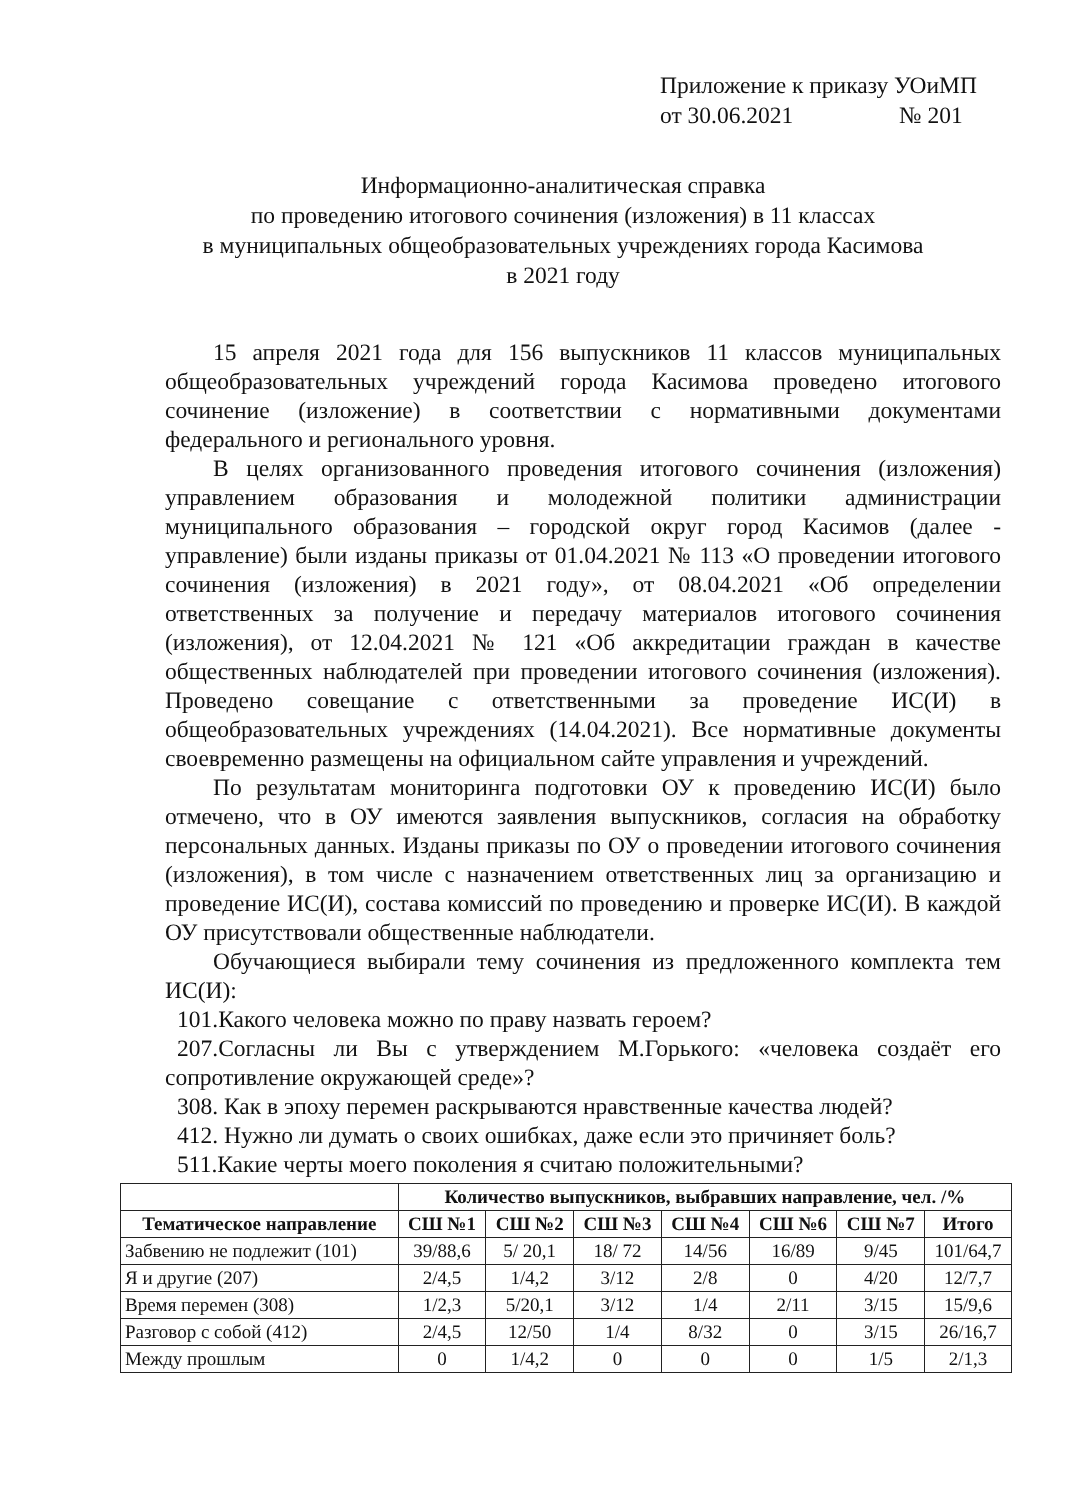Приложение к приказу УОиМП
от 30.06.2021 № 201
Информационно-аналитическая справка
по проведению итогового сочинения (изложения) в 11 классах
в муниципальных общеобразовательных учреждениях города Касимова
в 2021 году
15 апреля 2021 года для 156 выпускников 11 классов муниципальных общеобразовательных учреждений города Касимова проведено итогового сочинение (изложение) в соответствии с нормативными документами федерального и регионального уровня.
В целях организованного проведения итогового сочинения (изложения) управлением образования и молодежной политики администрации муниципального образования – городской округ город Касимов (далее - управление) были изданы приказы от 01.04.2021 № 113 «О проведении итогового сочинения (изложения) в 2021 году», от 08.04.2021 «Об определении ответственных за получение и передачу материалов итогового сочинения (изложения), от 12.04.2021 № 121 «Об аккредитации граждан в качестве общественных наблюдателей при проведении итогового сочинения (изложения). Проведено совещание с ответственными за проведение ИС(И) в общеобразовательных учреждениях (14.04.2021). Все нормативные документы своевременно размещены на официальном сайте управления и учреждений.
По результатам мониторинга подготовки ОУ к проведению ИС(И) было отмечено, что в ОУ имеются заявления выпускников, согласия на обработку персональных данных. Изданы приказы по ОУ о проведении итогового сочинения (изложения), в том числе с назначением ответственных лиц за организацию и проведение ИС(И), состава комиссий по проведению и проверке ИС(И). В каждой ОУ присутствовали общественные наблюдатели.
Обучающиеся выбирали тему сочинения из предложенного комплекта тем ИС(И):
101.Какого человека можно по праву назвать героем?
207.Согласны ли Вы с утверждением М.Горького: «человека создаёт его сопротивление окружающей среде»?
308. Как в эпоху перемен раскрываются нравственные качества людей?
412. Нужно ли думать о своих ошибках, даже если это причиняет боль?
511.Какие черты моего поколения я считаю положительными?
| | Количество выпускников, выбравших направление, чел. /% | | | | | | |
| --- | --- | --- | --- | --- | --- | --- | --- |
| Тематическое направление | СШ №1 | СШ №2 | СШ №3 | СШ №4 | СШ №6 | СШ №7 | Итого |
| Забвению не подлежит (101) | 39/88,6 | 5/ 20,1 | 18/ 72 | 14/56 | 16/89 | 9/45 | 101/64,7 |
| Я и другие (207) | 2/4,5 | 1/4,2 | 3/12 | 2/8 | 0 | 4/20 | 12/7,7 |
| Время перемен (308) | 1/2,3 | 5/20,1 | 3/12 | 1/4 | 2/11 | 3/15 | 15/9,6 |
| Разговор с собой (412) | 2/4,5 | 12/50 | 1/4 | 8/32 | 0 | 3/15 | 26/16,7 |
| Между прошлым | 0 | 1/4,2 | 0 | 0 | 0 | 1/5 | 2/1,3 |